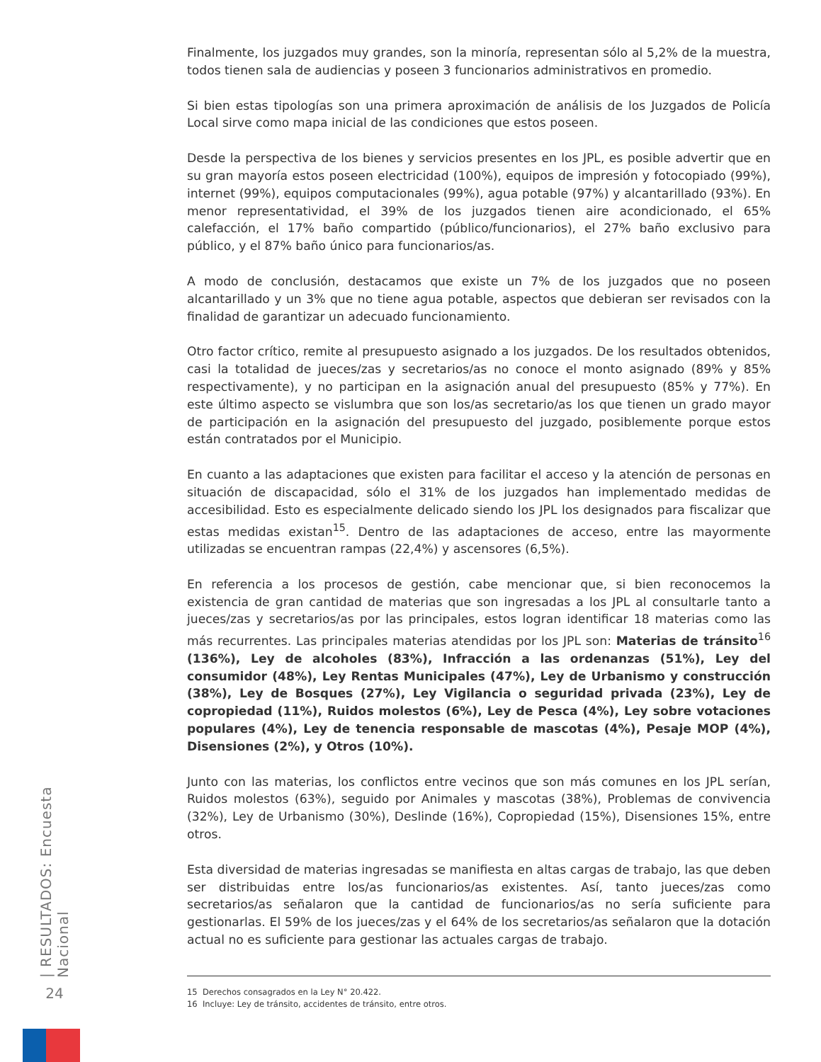Finalmente, los juzgados muy grandes, son la minoría, representan sólo al 5,2% de la muestra, todos tienen sala de audiencias y poseen 3 funcionarios administrativos en promedio.
Si bien estas tipologías son una primera aproximación de análisis de los Juzgados de Policía Local sirve como mapa inicial de las condiciones que estos poseen.
Desde la perspectiva de los bienes y servicios presentes en los JPL, es posible advertir que en su gran mayoría estos poseen electricidad (100%), equipos de impresión y fotocopiado (99%), internet (99%), equipos computacionales (99%), agua potable (97%) y alcantarillado (93%). En menor representatividad, el 39% de los juzgados tienen aire acondicionado, el 65% calefacción, el 17% baño compartido (público/funcionarios), el 27% baño exclusivo para público, y el 87% baño único para funcionarios/as.
A modo de conclusión, destacamos que existe un 7% de los juzgados que no poseen alcantarillado y un 3% que no tiene agua potable, aspectos que debieran ser revisados con la finalidad de garantizar un adecuado funcionamiento.
Otro factor crítico, remite al presupuesto asignado a los juzgados. De los resultados obtenidos, casi la totalidad de jueces/zas y secretarios/as no conoce el monto asignado (89% y 85% respectivamente), y no participan en la asignación anual del presupuesto (85% y 77%). En este último aspecto se vislumbra que son los/as secretario/as los que tienen un grado mayor de participación en la asignación del presupuesto del juzgado, posiblemente porque estos están contratados por el Municipio.
En cuanto a las adaptaciones que existen para facilitar el acceso y la atención de personas en situación de discapacidad, sólo el 31% de los juzgados han implementado medidas de accesibilidad. Esto es especialmente delicado siendo los JPL los designados para fiscalizar que estas medidas existan<sup>15</sup>. Dentro de las adaptaciones de acceso, entre las mayormente utilizadas se encuentran rampas (22,4%) y ascensores (6,5%).
En referencia a los procesos de gestión, cabe mencionar que, si bien reconocemos la existencia de gran cantidad de materias que son ingresadas a los JPL al consultarle tanto a jueces/zas y secretarios/as por las principales, estos logran identificar 18 materias como las más recurrentes. Las principales materias atendidas por los JPL son: Materias de tránsito<sup>16</sup> (136%), Ley de alcoholes (83%), Infracción a las ordenanzas (51%), Ley del consumidor (48%), Ley Rentas Municipales (47%), Ley de Urbanismo y construcción (38%), Ley de Bosques (27%), Ley Vigilancia o seguridad privada (23%), Ley de copropiedad (11%), Ruidos molestos (6%), Ley de Pesca (4%), Ley sobre votaciones populares (4%), Ley de tenencia responsable de mascotas (4%), Pesaje MOP (4%), Disensiones (2%), y Otros (10%).
Junto con las materias, los conflictos entre vecinos que son más comunes en los JPL serían, Ruidos molestos (63%), seguido por Animales y mascotas (38%), Problemas de convivencia (32%), Ley de Urbanismo (30%), Deslinde (16%), Copropiedad (15%), Disensiones 15%, entre otros.
Esta diversidad de materias ingresadas se manifiesta en altas cargas de trabajo, las que deben ser distribuidas entre los/as funcionarios/as existentes. Así, tanto jueces/zas como secretarios/as señalaron que la cantidad de funcionarios/as no sería suficiente para gestionarlas. El 59% de los jueces/zas y el 64% de los secretarios/as señalaron que la dotación actual no es suficiente para gestionar las actuales cargas de trabajo.
| RESULTADOS: Encuesta Nacional
24
15 Derechos consagrados en la Ley N° 20.422.
16 Incluye: Ley de tránsito, accidentes de tránsito, entre otros.